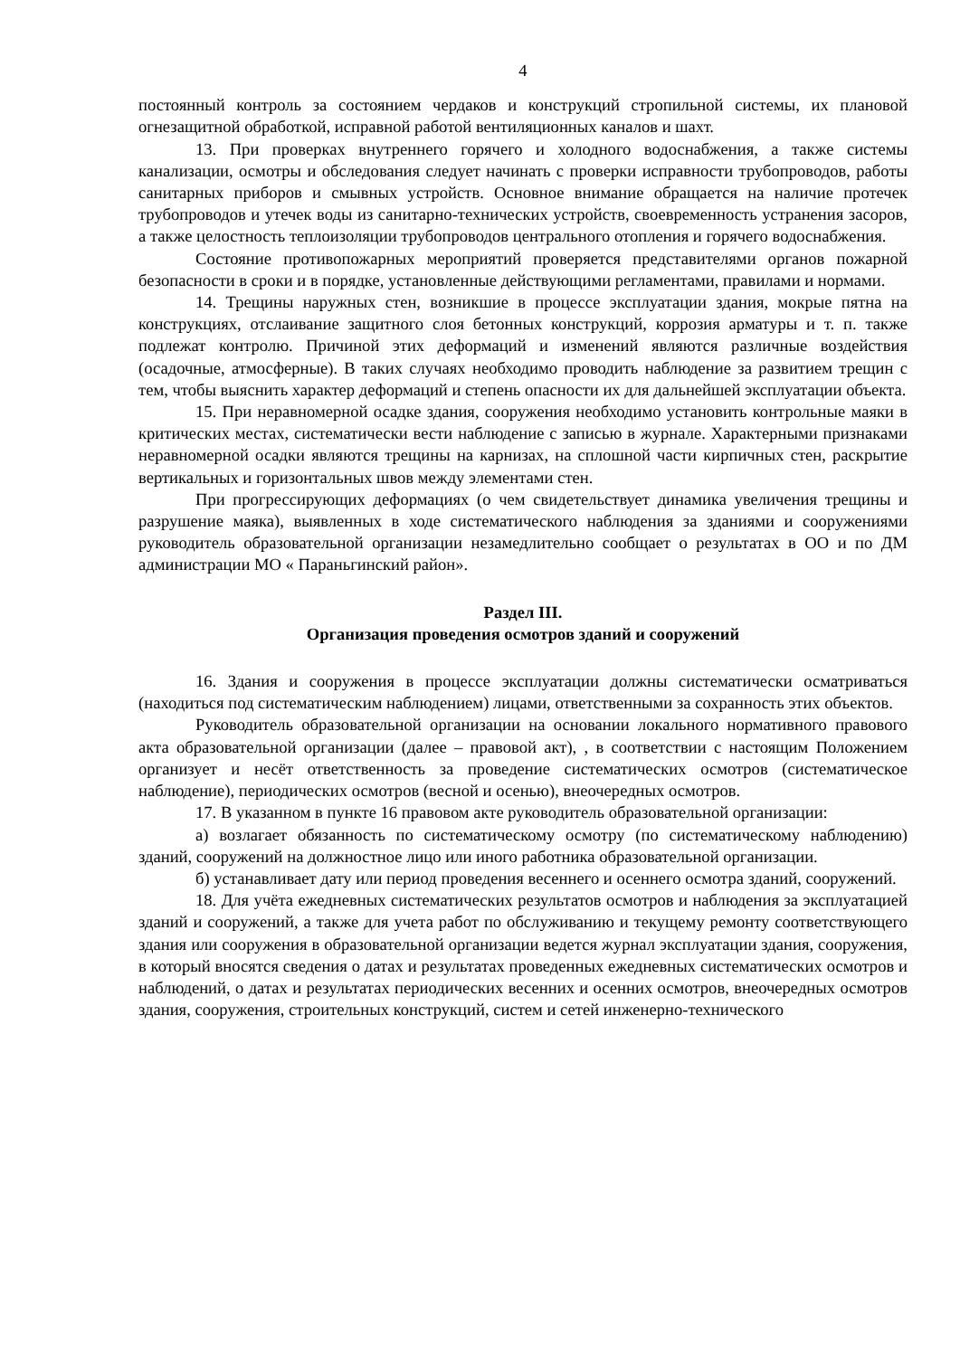4
постоянный контроль за состоянием чердаков и конструкций стропильной системы, их плановой огнезащитной обработкой, исправной работой вентиляционных каналов и шахт.
13. При проверках внутреннего горячего и холодного водоснабжения, а также системы канализации, осмотры и обследования следует начинать с проверки исправности трубопроводов, работы санитарных приборов и смывных устройств. Основное внимание обращается на наличие протечек трубопроводов и утечек воды из санитарно-технических устройств, своевременность устранения засоров, а также целостность теплоизоляции трубопроводов центрального отопления и горячего водоснабжения.
Состояние противопожарных мероприятий проверяется представителями органов пожарной безопасности в сроки и в порядке, установленные действующими регламентами, правилами и нормами.
14. Трещины наружных стен, возникшие в процессе эксплуатации здания, мокрые пятна на конструкциях, отслаивание защитного слоя бетонных конструкций, коррозия арматуры и т. п. также подлежат контролю. Причиной этих деформаций и изменений являются различные воздействия (осадочные, атмосферные). В таких случаях необходимо проводить наблюдение за развитием трещин с тем, чтобы выяснить характер деформаций и степень опасности их для дальнейшей эксплуатации объекта.
15. При неравномерной осадке здания, сооружения необходимо установить контрольные маяки в критических местах, систематически вести наблюдение с записью в журнале. Характерными признаками неравномерной осадки являются трещины на карнизах, на сплошной части кирпичных стен, раскрытие вертикальных и горизонтальных швов между элементами стен.
При прогрессирующих деформациях (о чем свидетельствует динамика увеличения трещины и разрушение маяка), выявленных в ходе систематического наблюдения за зданиями и сооружениями руководитель образовательной организации незамедлительно сообщает о результатах в ОО и по ДМ администрации МО « Параньгинский район».
Раздел III.
Организация проведения осмотров зданий и сооружений
16. Здания и сооружения в процессе эксплуатации должны систематически осматриваться (находиться под систематическим наблюдением) лицами, ответственными за сохранность этих объектов.
Руководитель образовательной организации на основании локального нормативного правового акта образовательной организации (далее – правовой акт), , в соответствии с настоящим Положением организует и несёт ответственность за проведение систематических осмотров (систематическое наблюдение), периодических осмотров (весной и осенью), внеочередных осмотров.
17. В указанном в пункте 16 правовом акте руководитель образовательной организации:
а) возлагает обязанность по систематическому осмотру (по систематическому наблюдению) зданий, сооружений на должностное лицо или иного работника образовательной организации.
б) устанавливает дату или период проведения весеннего и осеннего осмотра зданий, сооружений.
18. Для учёта ежедневных систематических результатов осмотров и наблюдения за эксплуатацией зданий и сооружений, а также для учета работ по обслуживанию и текущему ремонту соответствующего здания или сооружения в образовательной организации ведется журнал эксплуатации здания, сооружения, в который вносятся сведения о датах и результатах проведенных ежедневных систематических осмотров и наблюдений, о датах и результатах периодических весенних и осенних осмотров, внеочередных осмотров здания, сооружения, строительных конструкций, систем и сетей инженерно-технического